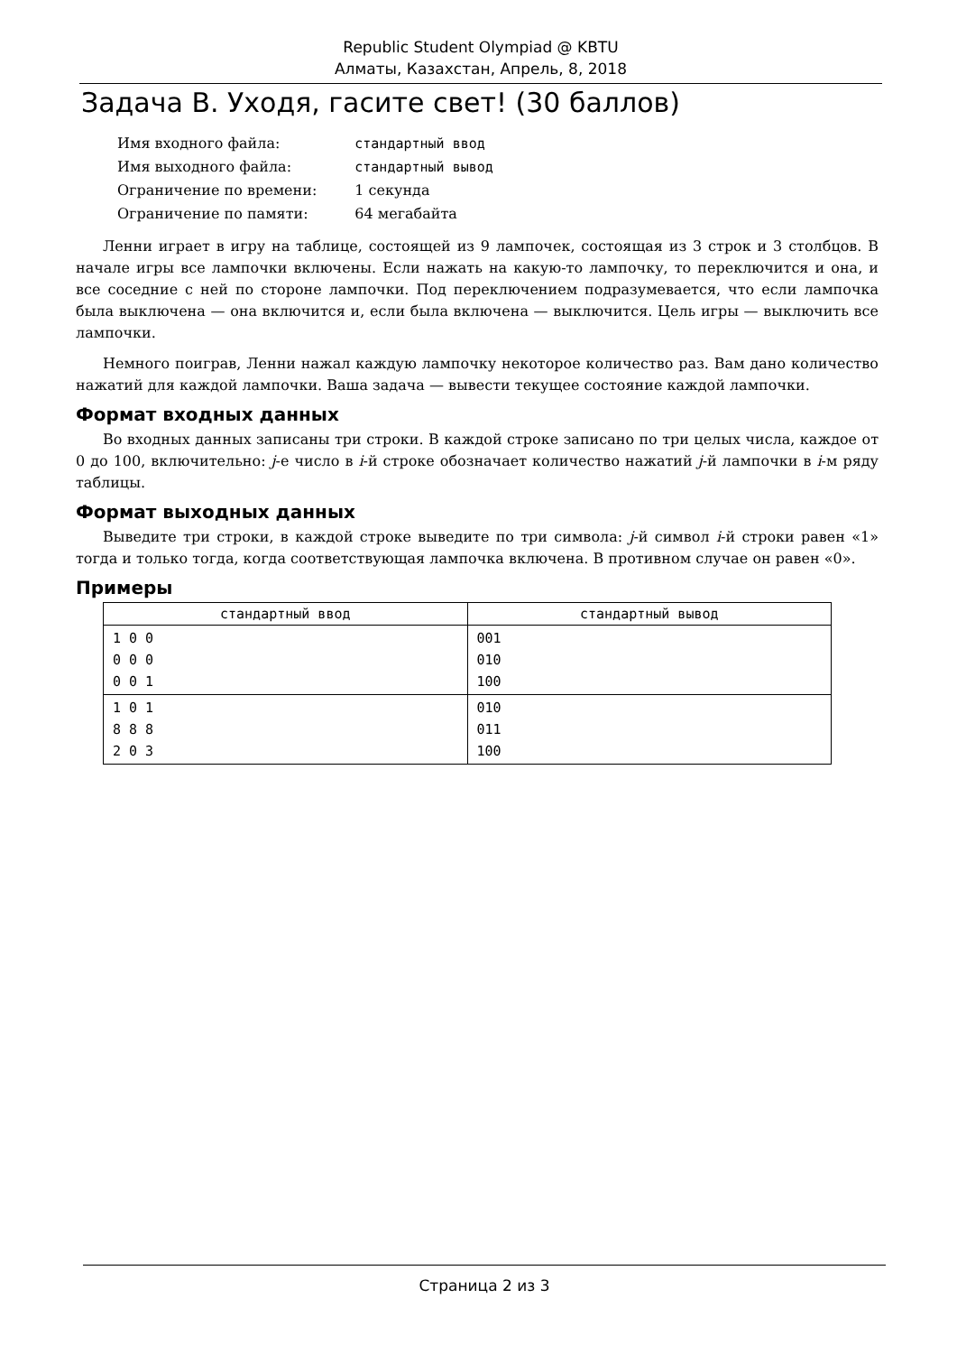Republic Student Olympiad @ KBTU
Алматы, Казахстан, Апрель, 8, 2018
Задача B. Уходя, гасите свет! (30 баллов)
| Имя входного файла: | стандартный ввод |
| Имя выходного файла: | стандартный вывод |
| Ограничение по времени: | 1 секунда |
| Ограничение по памяти: | 64 мегабайта |
Ленни играет в игру на таблице, состоящей из 9 лампочек, состоящая из 3 строк и 3 столбцов. В начале игры все лампочки включены. Если нажать на какую-то лампочку, то переключится и она, и все соседние с ней по стороне лампочки. Под переключением подразумевается, что если лампочка была выключена — она включится и, если была включена — выключится. Цель игры — выключить все лампочки.
Немного поиграв, Ленни нажал каждую лампочку некоторое количество раз. Вам дано количество нажатий для каждой лампочки. Ваша задача — вывести текущее состояние каждой лампочки.
Формат входных данных
Во входных данных записаны три строки. В каждой строке записано по три целых числа, каждое от 0 до 100, включительно: j-е число в i-й строке обозначает количество нажатий j-й лампочки в i-м ряду таблицы.
Формат выходных данных
Выведите три строки, в каждой строке выведите по три символа: j-й символ i-й строки равен «1» тогда и только тогда, когда соответствующая лампочка включена. В противном случае он равен «0».
Примеры
| стандартный ввод | стандартный вывод |
| --- | --- |
| 1 0 0 0 0 0 0 0 1 | 001 010 100 |
| 1 0 1 8 8 8 2 0 3 | 010 011 100 |
Страница 2 из 3